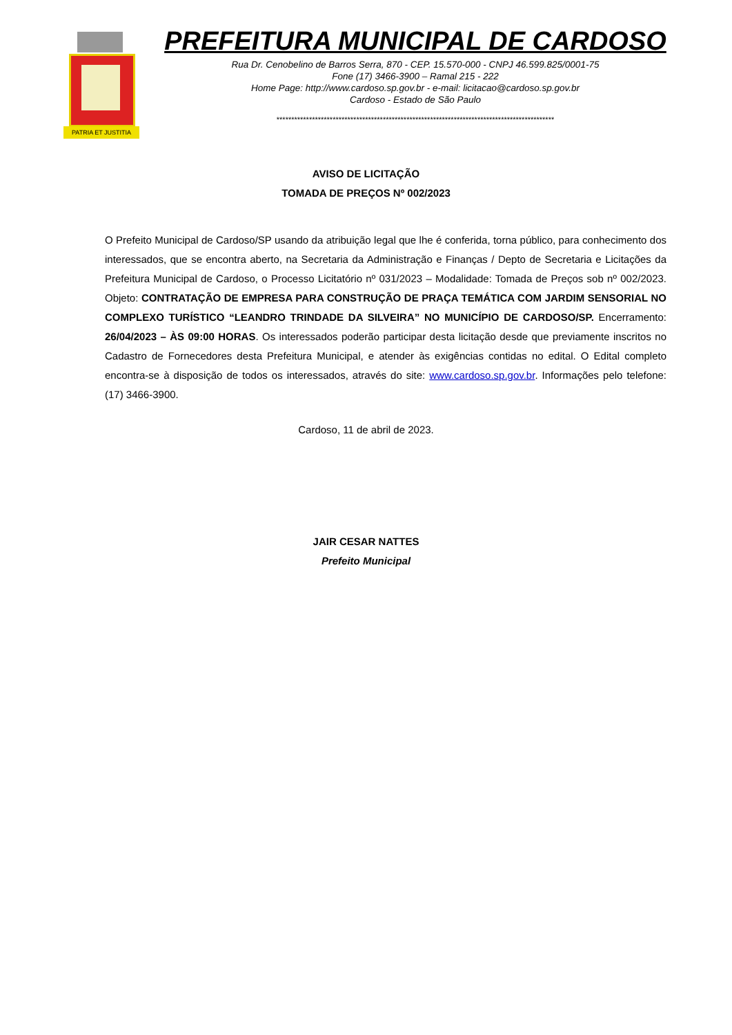PATRIA ET JUSTITIA
PREFEITURA MUNICIPAL DE CARDOSO
Rua Dr. Cenobelino de Barros Serra, 870 - CEP. 15.570-000 - CNPJ 46.599.825/0001-75
Fone (17) 3466-3900 – Ramal 215 - 222
Home Page: http://www.cardoso.sp.gov.br - e-mail: licitacao@cardoso.sp.gov.br
Cardoso - Estado de São Paulo
**********************************************************************************************
AVISO DE LICITAÇÃO
TOMADA DE PREÇOS Nº 002/2023
O Prefeito Municipal de Cardoso/SP usando da atribuição legal que lhe é conferida, torna público, para conhecimento dos interessados, que se encontra aberto, na Secretaria da Administração e Finanças / Depto de Secretaria e Licitações da Prefeitura Municipal de Cardoso, o Processo Licitatório nº 031/2023 – Modalidade: Tomada de Preços sob nº 002/2023. Objeto: CONTRATAÇÃO DE EMPRESA PARA CONSTRUÇÃO DE PRAÇA TEMÁTICA COM JARDIM SENSORIAL NO COMPLEXO TURÍSTICO “LEANDRO TRINDADE DA SILVEIRA” NO MUNICÍPIO DE CARDOSO/SP. Encerramento: 26/04/2023 – ÀS 09:00 HORAS. Os interessados poderão participar desta licitação desde que previamente inscritos no Cadastro de Fornecedores desta Prefeitura Municipal, e atender às exigências contidas no edital. O Edital completo encontra-se à disposição de todos os interessados, através do site: www.cardoso.sp.gov.br. Informações pelo telefone: (17) 3466-3900.
Cardoso, 11 de abril de 2023.
JAIR CESAR NATTES
Prefeito Municipal